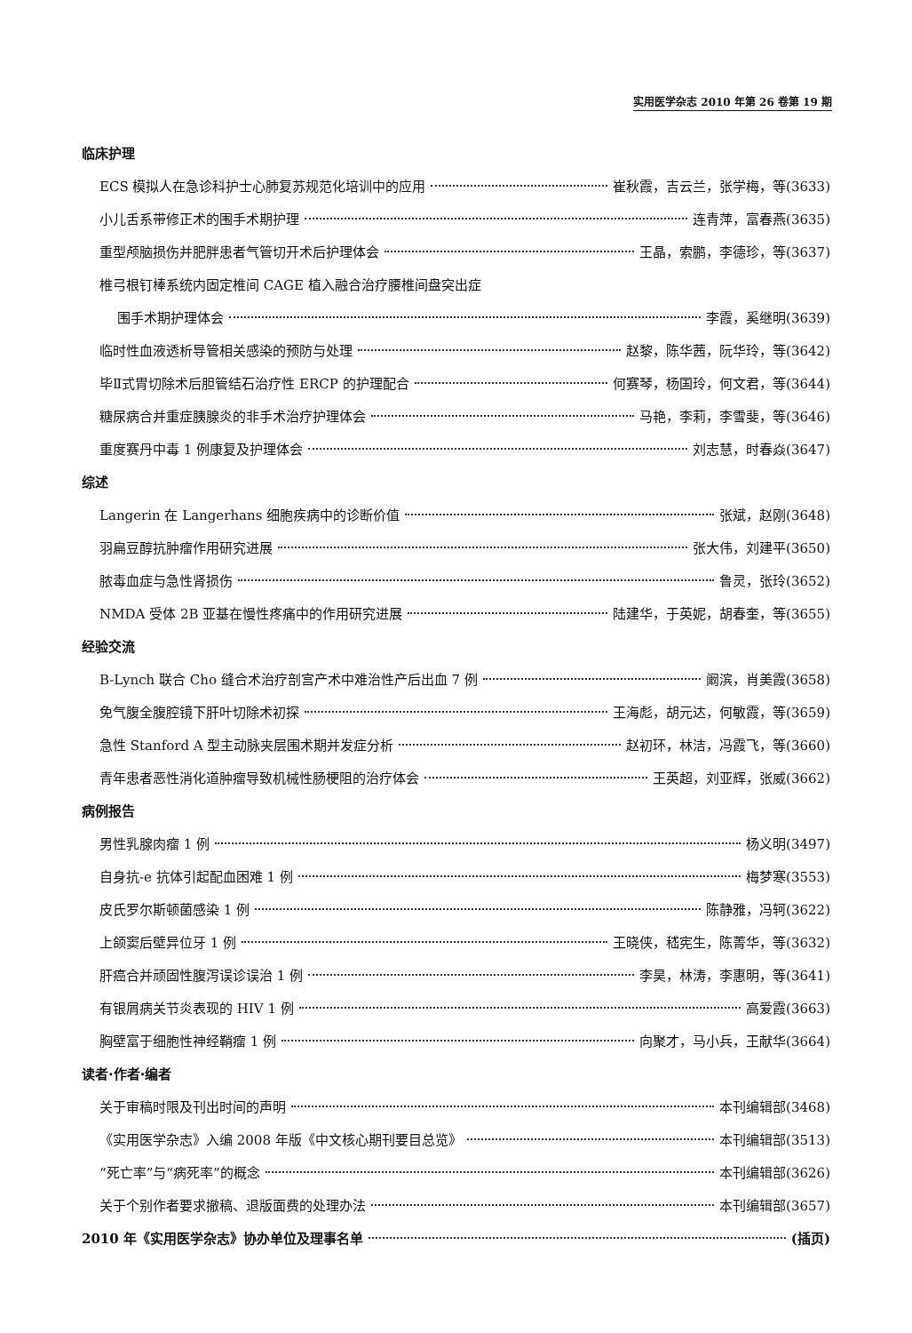实用医学杂志 2010 年第 26 卷第 19 期
临床护理
ECS 模拟人在急诊科护士心肺复苏规范化培训中的应用 崔秋霞，吉云兰，张学梅，等(3633)
小儿舌系带修正术的围手术期护理 连青萍，富春燕(3635)
重型颅脑损伤并肥胖患者气管切开术后护理体会 王晶，索鹏，李德珍，等(3637)
椎弓根钉棒系统内固定椎间 CAGE 植入融合治疗腰椎间盘突出症
围手术期护理体会 李霞，奚继明(3639)
临时性血液透析导管相关感染的预防与处理 赵黎，陈华茜，阮华玲，等(3642)
毕Ⅱ式胃切除术后胆管结石治疗性 ERCP 的护理配合 何赛琴，杨国玲，何文君，等(3644)
糖尿病合并重症胰腺炎的非手术治疗护理体会 马艳，李莉，李雪斐，等(3646)
重度赛丹中毒 1 例康复及护理体会 刘志慧，时春焱(3647)
综述
Langerin 在 Langerhans 细胞疾病中的诊断价值 张斌，赵刚(3648)
羽扁豆醇抗肿瘤作用研究进展 张大伟，刘建平(3650)
脓毒血症与急性肾损伤 鲁灵，张玲(3652)
NMDA 受体 2B 亚基在慢性疼痛中的作用研究进展 陆建华，于英妮，胡春奎，等(3655)
经验交流
B-Lynch 联合 Cho 缝合术治疗剖宫产术中难治性产后出血 7 例 阚滨，肖美霞(3658)
免气腹全腹腔镜下肝叶切除术初探 王海彪，胡元达，何敏霞，等(3659)
急性 Stanford A 型主动脉夹层围术期并发症分析 赵初环，林洁，冯霞飞，等(3660)
青年患者恶性消化道肿瘤导致机械性肠梗阻的治疗体会 王英超，刘亚辉，张威(3662)
病例报告
男性乳腺肉瘤 1 例 杨义明(3497)
自身抗-e 抗体引起配血困难 1 例 梅梦寒(3553)
皮氏罗尔斯顿菌感染 1 例 陈静雅，冯轲(3622)
上颌窦后壁异位牙 1 例 王晓侠，嵇宪生，陈菁华，等(3632)
肝癌合并顽固性腹泻误诊误治 1 例 李昊，林涛，李惠明，等(3641)
有银屑病关节炎表现的 HIV 1 例 高爱霞(3663)
胸壁富于细胞性神经鞘瘤 1 例 向聚才，马小兵，王献华(3664)
读者·作者·编者
关于审稿时限及刊出时间的声明 本刊编辑部(3468)
《实用医学杂志》入编 2008 年版《中文核心期刊要目总览》 本刊编辑部(3513)
“死亡率”与“病死率”的概念 本刊编辑部(3626)
关于个别作者要求撤稿、退版面费的处理办法 本刊编辑部(3657)
2010 年《实用医学杂志》协办单位及理事名单 (插页)